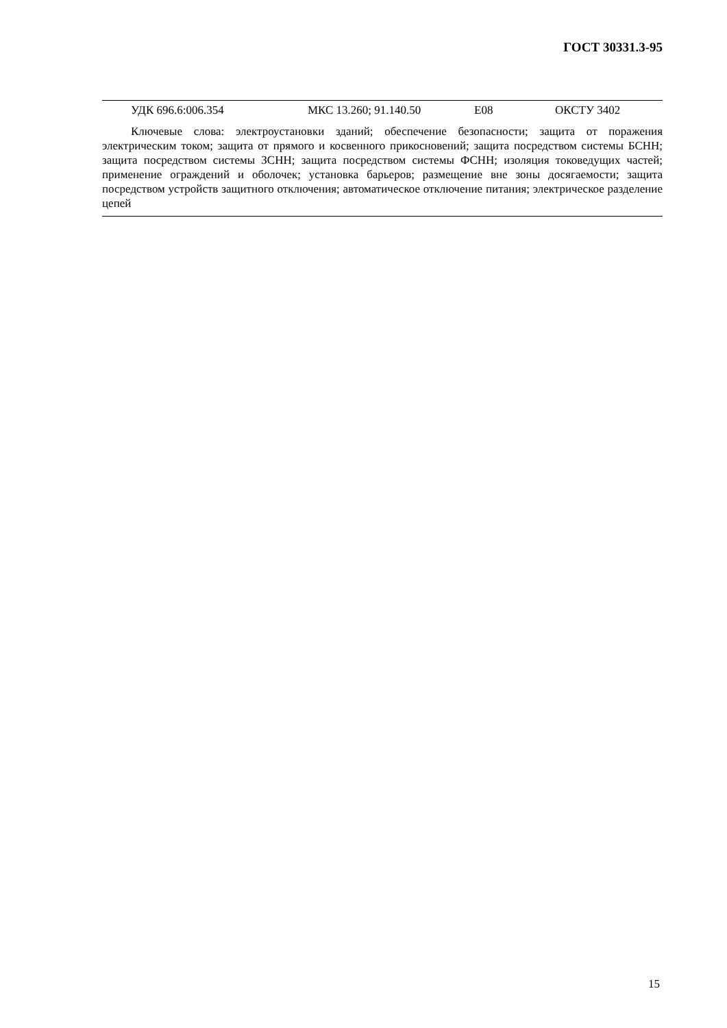ГОСТ 30331.3-95
УДК 696.6:006.354 МКС 13.260; 91.140.50 Е08 ОКСТУ 3402
Ключевые слова: электроустановки зданий; обеспечение безопасности; защита от поражения электрическим током; защита от прямого и косвенного прикосновений; защита посредством системы БСНН; защита посредством системы ЗСНН; защита посредством системы ФСНН; изоляция токоведущих частей; применение ограждений и оболочек; установка барьеров; размещение вне зоны досягаемости; защита посредством устройств защитного отключения; автоматическое отключение питания; электрическое разделение цепей
15